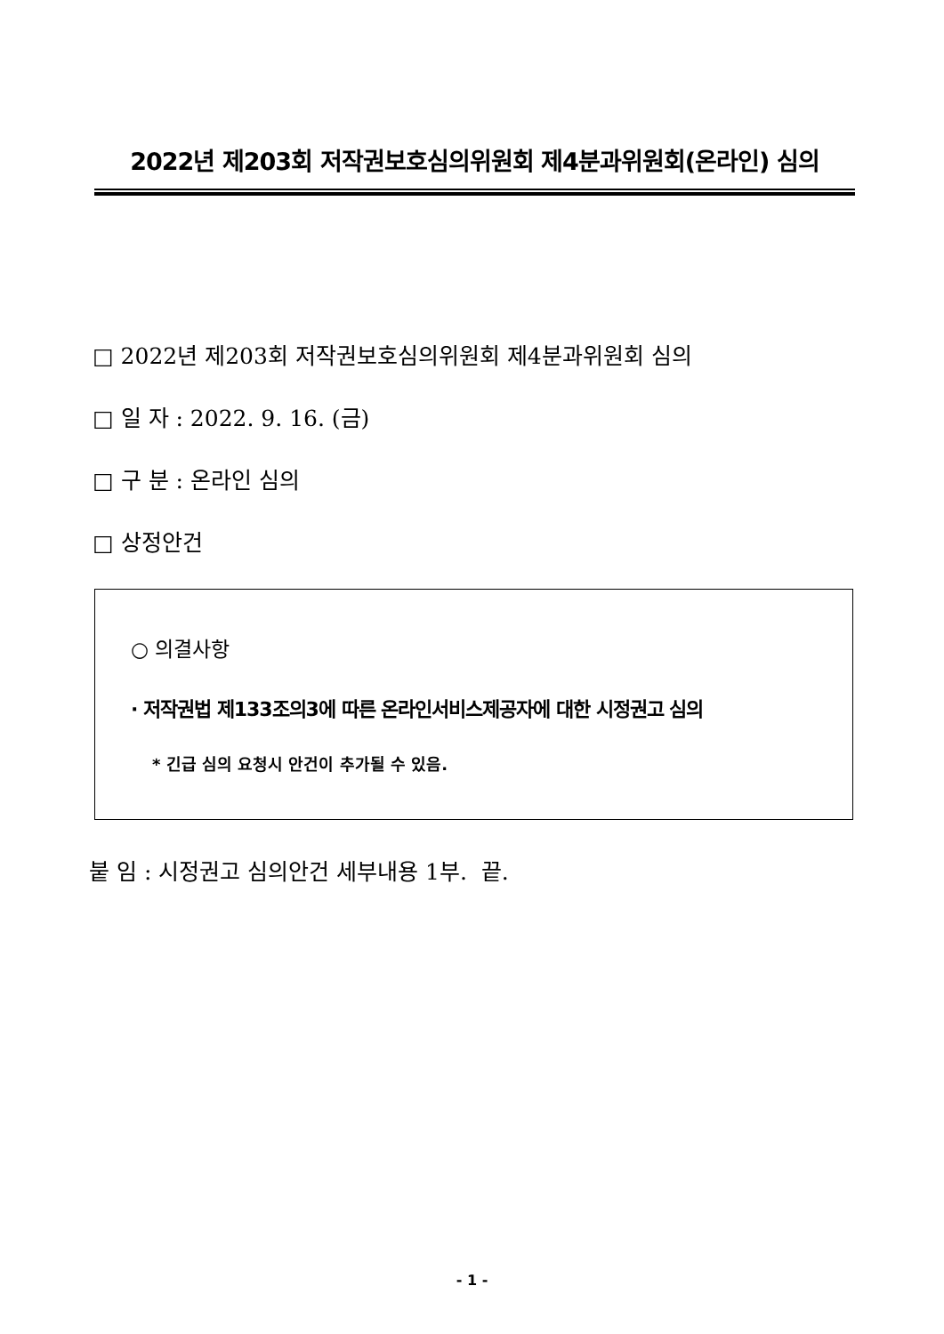2022년 제203회 저작권보호심의위원회 제4분과위원회(온라인) 심의
□ 2022년 제203회 저작권보호심의위원회 제4분과위원회 심의
□ 일 자 : 2022. 9. 16. (금)
□ 구 분 : 온라인 심의
□ 상정안건
○ 의결사항
· 저작권법 제133조의3에 따른 온라인서비스제공자에 대한 시정권고 심의
* 긴급 심의 요청시 안건이 추가될 수 있음.
붙 임 : 시정권고 심의안건 세부내용 1부. 끝.
- 1 -